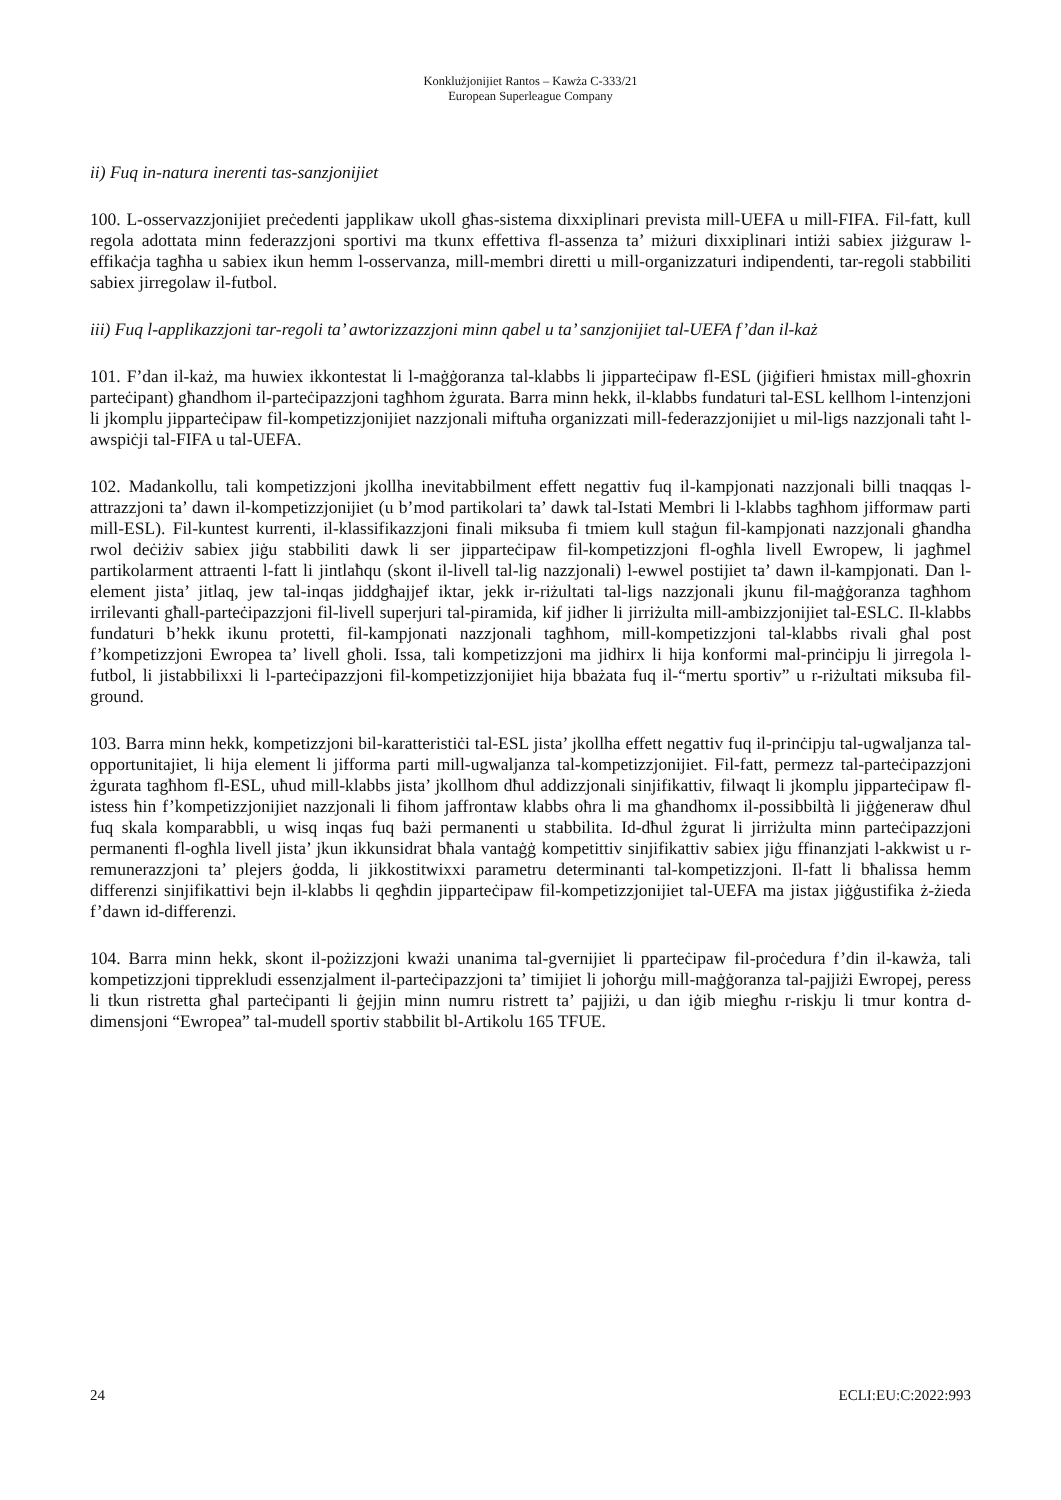Konklużjonijiet Rantos – Kawża C-333/21
European Superleague Company
ii) Fuq in-natura inerenti tas-sanzjonijiet
100. L-osservazzjonijiet preċedenti japplikaw ukoll għas-sistema dixxiplinari prevista mill-UEFA u mill-FIFA. Fil-fatt, kull regola adottata minn federazzjoni sportivi ma tkunx effettiva fl-assenza ta’ miżuri dixxiplinari intiżi sabiex jiżguraw l-effikaċja tagħha u sabiex ikun hemm l-osservanza, mill-membri diretti u mill-organizzaturi indipendenti, tar-regoli stabbiliti sabiex jirregolaw il-futbol.
iii) Fuq l-applikazzjoni tar-regoli ta’ awtorizzazzjoni minn qabel u ta’ sanzjonijiet tal-UEFA f’dan il-każ
101. F’dan il-każ, ma huwiex ikkontestat li l-maġġoranza tal-klabbs li jipparteċipaw fl-ESL (jiġifieri ħmistax mill-għoxrin parteċipant) għandhom il-parteċipazzjoni tagħhom żgurata. Barra minn hekk, il-klabbs fundaturi tal-ESL kellhom l-intenzjoni li jkomplu jipparteċipaw fil-kompetizzjonijiet nazzjonali miftuħa organizzati mill-federazzjonijiet u mil-ligs nazzjonali taħt l-awspiċji tal-FIFA u tal-UEFA.
102. Madankollu, tali kompetizzjoni jkollha inevitabbilment effett negattiv fuq il-kampjonati nazzjonali billi tnaqqas l-attrazzjoni ta’ dawn il-kompetizzjonijiet (u b’mod partikolari ta’ dawk tal-Istati Membri li l-klabbs tagħhom jifformaw parti mill-ESL). Fil-kuntest kurrenti, il-klassifikazzjoni finali miksuba fi tmiem kull staġun fil-kampjonati nazzjonali għandha rwol deċiżiv sabiex jiġu stabbiliti dawk li ser jipparteċipaw fil-kompetizzjoni fl-ogħla livell Ewropew, li jagħmel partikolarment attraenti l-fatt li jintlaħqu (skont il-livell tal-lig nazzjonali) l-ewwel postijiet ta’ dawn il-kampjonati. Dan l-element jista’ jitlaq, jew tal-inqas jiddgħajjef iktar, jekk ir-riżultati tal-ligs nazzjonali jkunu fil-maġġoranza tagħhom irrilevanti għall-parteċipazzjoni fil-livell superjuri tal-piramida, kif jidher li jirriżulta mill-ambizzjonijiet tal-ESLC. Il-klabbs fundaturi b’hekk ikunu protetti, fil-kampjonati nazzjonali tagħhom, mill-kompetizzjoni tal-klabbs rivali għal post f’kompetizzjoni Ewropea ta’ livell għoli. Issa, tali kompetizzjoni ma jidhirx li hija konformi mal-prinċipju li jirregola l-futbol, li jistabbilixxi li l-parteċipazzjoni fil-kompetizzjonijiet hija bbażata fuq il-“mertu sportiv” u r-riżultati miksuba fil-ground.
103. Barra minn hekk, kompetizzjoni bil-karatteristiċi tal-ESL jista’ jkollha effett negattiv fuq il-prinċipju tal-ugwaljanza tal-opportunitajiet, li hija element li jifforma parti mill-ugwaljanza tal-kompetizzjonijiet. Fil-fatt, permezz tal-parteċipazzjoni żgurata tagħhom fl-ESL, uħud mill-klabbs jista’ jkollhom dħul addizzjonali sinjifikattiv, filwaqt li jkomplu jipparteċipaw fl-istess ħin f’kompetizzjonijiet nazzjonali li fihom jaffrontaw klabbs oħra li ma għandhomx il-possibbiltà li jiġġeneraw dħul fuq skala komparabbli, u wisq inqas fuq bażi permanenti u stabbilita. Id-dħul żgurat li jirriżulta minn parteċipazzjoni permanenti fl-ogħla livell jista’ jkun ikkunsidrat bħala vantaġġ kompetittiv sinjifikattiv sabiex jiġu ffinanzjati l-akkwist u r-remunerazzjoni ta’ plejers ġodda, li jikkostitwixxi parametru determinanti tal-kompetizzjoni. Il-fatt li bħalissa hemm differenzi sinjifikattivi bejn il-klabbs li qegħdin jipparteċipaw fil-kompetizzjonijiet tal-UEFA ma jistax jiġġustifika ż-żieda f’dawn id-differenzi.
104. Barra minn hekk, skont il-pożizzjoni kważi unanima tal-gvernijiet li pparteċipaw fil-proċedura f’din il-kawża, tali kompetizzjoni tipprekludi essenzjalment il-parteċipazzjoni ta’ timijiet li joħorġu mill-maġġoranza tal-pajjiżi Ewropej, peress li tkun ristretta għal parteċipanti li ġejjin minn numru ristrett ta’ pajjiżi, u dan iġib miegħu r-riskju li tmur kontra d-dimensjoni “Ewropea” tal-mudell sportiv stabbilit bl-Artikolu 165 TFUE.
24 ECLI:EU:C:2022:993